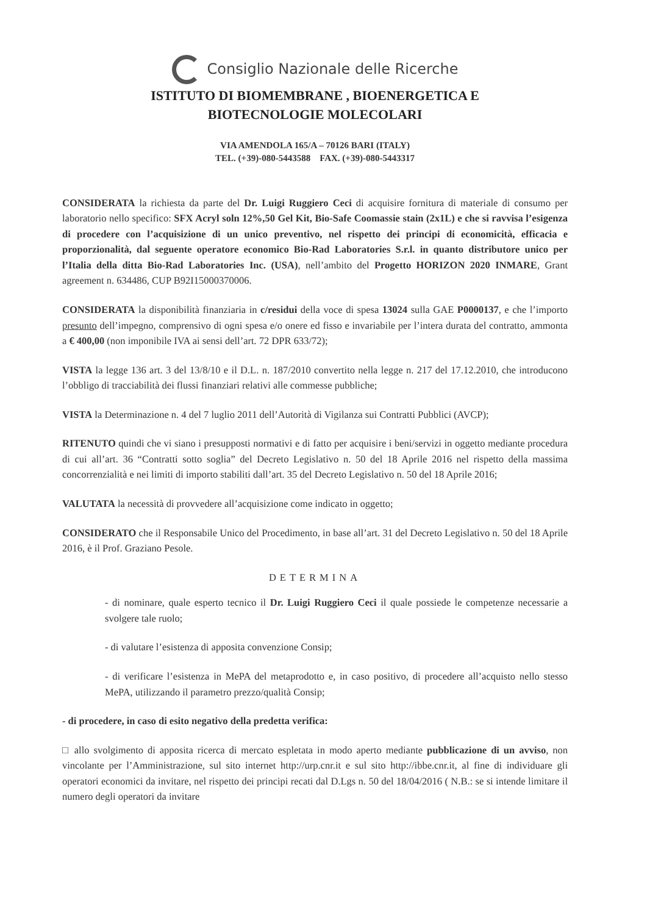Consiglio Nazionale delle Ricerche
ISTITUTO DI BIOMEMBRANE , BIOENERGETICA E
BIOTECNOLOGIE MOLECOLARI
VIA AMENDOLA 165/A – 70126 BARI (ITALY)
TEL. (+39)-080-5443588 FAX. (+39)-080-5443317
CONSIDERATA la richiesta da parte del Dr. Luigi Ruggiero Ceci di acquisire fornitura di materiale di consumo per laboratorio nello specifico: SFX Acryl soln 12%,50 Gel Kit, Bio-Safe Coomassie stain (2x1L) e che si ravvisa l’esigenza di procedere con l’acquisizione di un unico preventivo, nel rispetto dei principi di economicità, efficacia e proporzionalità, dal seguente operatore economico Bio-Rad Laboratories S.r.l. in quanto distributore unico per l’Italia della ditta Bio-Rad Laboratories Inc. (USA), nell’ambito del Progetto HORIZON 2020 INMARE, Grant agreement n. 634486, CUP B92I15000370006.
CONSIDERATA la disponibilità finanziaria in c/residui della voce di spesa 13024 sulla GAE P0000137, e che l’importo presunto dell’impegno, comprensivo di ogni spesa e/o onere ed fisso e invariabile per l’intera durata del contratto, ammonta a € 400,00 (non imponibile IVA ai sensi dell’art. 72 DPR 633/72);
VISTA la legge 136 art. 3 del 13/8/10 e il D.L. n. 187/2010 convertito nella legge n. 217 del 17.12.2010, che introducono l’obbligo di tracciabilità dei flussi finanziari relativi alle commesse pubbliche;
VISTA la Determinazione n. 4 del 7 luglio 2011 dell’Autorità di Vigilanza sui Contratti Pubblici (AVCP);
RITENUTO quindi che vi siano i presupposti normativi e di fatto per acquisire i beni/servizi in oggetto mediante procedura di cui all’art. 36 “Contratti sotto soglia” del Decreto Legislativo n. 50 del 18 Aprile 2016 nel rispetto della massima concorrenzialità e nei limiti di importo stabiliti dall’art. 35 del Decreto Legislativo n. 50 del 18 Aprile 2016;
VALUTATA la necessità di provvedere all’acquisizione come indicato in oggetto;
CONSIDERATO che il Responsabile Unico del Procedimento, in base all’art. 31 del Decreto Legislativo n. 50 del 18 Aprile 2016, è il Prof. Graziano Pesole.
DETERMINA
- di nominare, quale esperto tecnico il Dr. Luigi Ruggiero Ceci il quale possiede le competenze necessarie a svolgere tale ruolo;
- di valutare l’esistenza di apposita convenzione Consip;
- di verificare l’esistenza in MePA del metaprodotto e, in caso positivo, di procedere all’acquisto nello stesso MePA, utilizzando il parametro prezzo/qualità Consip;
- di procedere, in caso di esito negativo della predetta verifica:
□ allo svolgimento di apposita ricerca di mercato espletata in modo aperto mediante pubblicazione di un avviso, non vincolante per l’Amministrazione, sul sito internet http://urp.cnr.it e sul sito http://ibbe.cnr.it, al fine di individuare gli operatori economici da invitare, nel rispetto dei principi recati dal D.Lgs n. 50 del 18/04/2016 ( N.B.: se si intende limitare il numero degli operatori da invitare